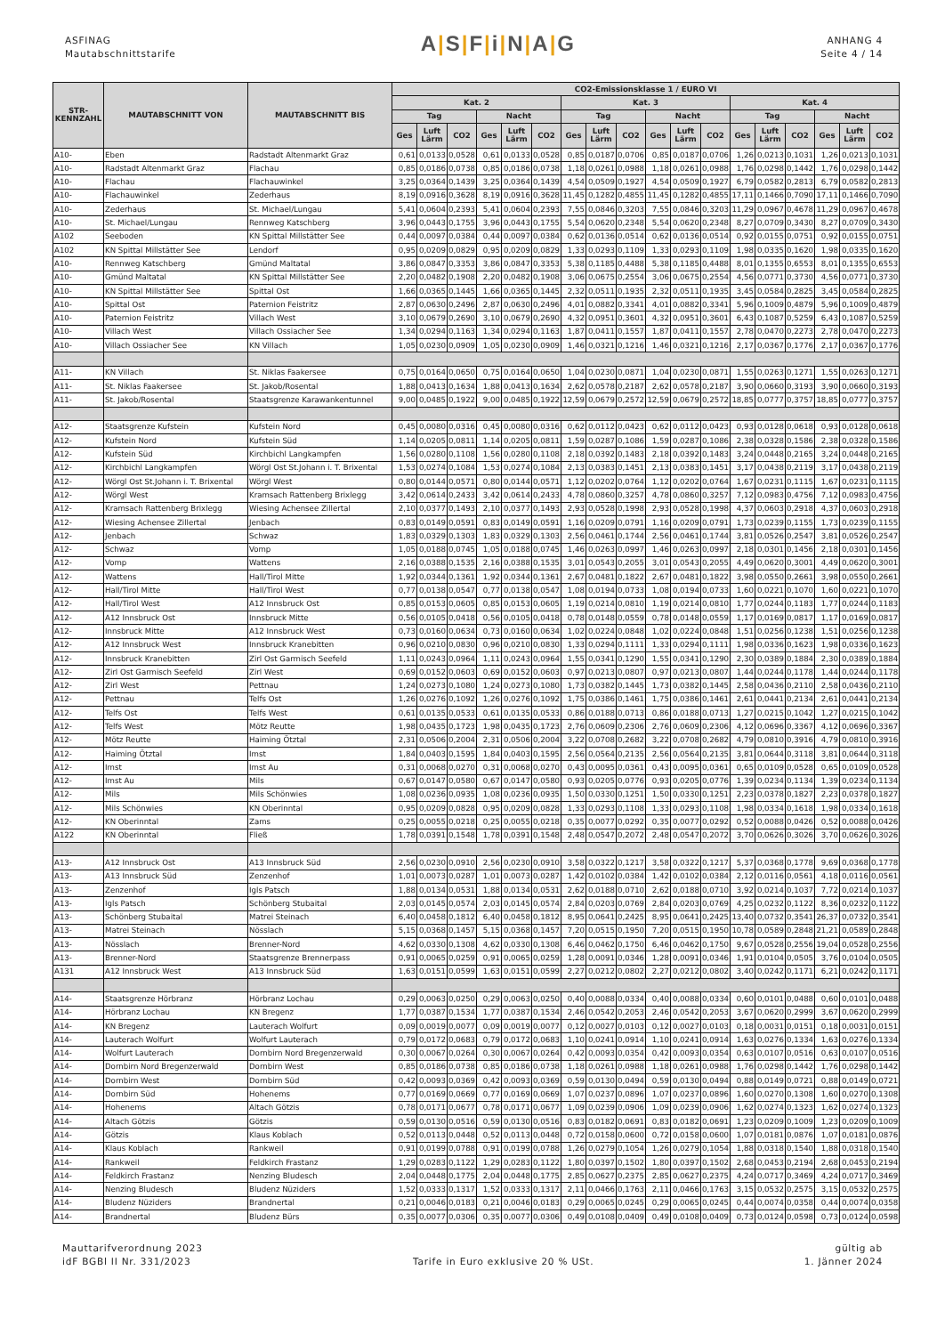ASFINAG
Mautabschnittstarife
A|S|F|i|N|A|G
ANHANG 4
Seite 4 / 14
| STR- KENNZAHL | MAUTABSCHNITT VON | MAUTABSCHNITT BIS | CO2-Emissionsklasse 1 / EURO VI | | | | | | | | | | | | | | | | | |
| --- | --- | --- | --- | --- | --- | --- | --- | --- | --- | --- | --- | --- | --- | --- | --- | --- | --- | --- | --- | --- |
| | | | Kat. 2 | | | | | | Kat. 3 | | | | | | Kat. 4 | | | | | |
| | | | Tag | | | Nacht | | | Tag | | | Nacht | | | Tag | | | Nacht | | |
| | | | Ges | Luft Lärm | CO2 | Ges | Luft Lärm | CO2 | Ges | Luft Lärm | CO2 | Ges | Luft Lärm | CO2 | Ges | Luft Lärm | CO2 | Ges | Luft Lärm | CO2 |
| A10- | Eben | Radstadt Altenmarkt Graz | 0,61 | 0,0133 | 0,0528 | 0,61 | 0,0133 | 0,0528 | 0,85 | 0,0187 | 0,0706 | 0,85 | 0,0187 | 0,0706 | 1,26 | 0,0213 | 0,1031 | 1,26 | 0,0213 | 0,1031 |
| A10- | Radstadt Altenmarkt Graz | Flachau | 0,85 | 0,0186 | 0,0738 | 0,85 | 0,0186 | 0,0738 | 1,18 | 0,0261 | 0,0988 | 1,18 | 0,0261 | 0,0988 | 1,76 | 0,0298 | 0,1442 | 1,76 | 0,0298 | 0,1442 |
| A10- | Flachau | Flachauwinkel | 3,25 | 0,0364 | 0,1439 | 3,25 | 0,0364 | 0,1439 | 4,54 | 0,0509 | 0,1927 | 4,54 | 0,0509 | 0,1927 | 6,79 | 0,0582 | 0,2813 | 6,79 | 0,0582 | 0,2813 |
| A10- | Flachauwinkel | Zederhaus | 8,19 | 0,0916 | 0,3628 | 8,19 | 0,0916 | 0,3628 | 11,45 | 0,1282 | 0,4855 | 11,45 | 0,1282 | 0,4855 | 17,11 | 0,1466 | 0,7090 | 17,11 | 0,1466 | 0,7090 |
| A10- | Zederhaus | St. Michael/Lungau | 5,41 | 0,0604 | 0,2393 | 5,41 | 0,0604 | 0,2393 | 7,55 | 0,0846 | 0,3203 | 7,55 | 0,0846 | 0,3203 | 11,29 | 0,0967 | 0,4678 | 11,29 | 0,0967 | 0,4678 |
| A10- | St. Michael/Lungau | Rennweg Katschberg | 3,96 | 0,0443 | 0,1755 | 3,96 | 0,0443 | 0,1755 | 5,54 | 0,0620 | 0,2348 | 5,54 | 0,0620 | 0,2348 | 8,27 | 0,0709 | 0,3430 | 8,27 | 0,0709 | 0,3430 |
| A102 | Seeboden | KN Spittal Millstätter See | 0,44 | 0,0097 | 0,0384 | 0,44 | 0,0097 | 0,0384 | 0,62 | 0,0136 | 0,0514 | 0,62 | 0,0136 | 0,0514 | 0,92 | 0,0155 | 0,0751 | 0,92 | 0,0155 | 0,0751 |
| A102 | KN Spittal Millstätter See | Lendorf | 0,95 | 0,0209 | 0,0829 | 0,95 | 0,0209 | 0,0829 | 1,33 | 0,0293 | 0,1109 | 1,33 | 0,0293 | 0,1109 | 1,98 | 0,0335 | 0,1620 | 1,98 | 0,0335 | 0,1620 |
| A10- | Rennweg Katschberg | Gmünd Maltatal | 3,86 | 0,0847 | 0,3353 | 3,86 | 0,0847 | 0,3353 | 5,38 | 0,1185 | 0,4488 | 5,38 | 0,1185 | 0,4488 | 8,01 | 0,1355 | 0,6553 | 8,01 | 0,1355 | 0,6553 |
| A10- | Gmünd Maltatal | KN Spittal Millstätter See | 2,20 | 0,0482 | 0,1908 | 2,20 | 0,0482 | 0,1908 | 3,06 | 0,0675 | 0,2554 | 3,06 | 0,0675 | 0,2554 | 4,56 | 0,0771 | 0,3730 | 4,56 | 0,0771 | 0,3730 |
| A10- | KN Spittal Millstätter See | Spittal Ost | 1,66 | 0,0365 | 0,1445 | 1,66 | 0,0365 | 0,1445 | 2,32 | 0,0511 | 0,1935 | 2,32 | 0,0511 | 0,1935 | 3,45 | 0,0584 | 0,2825 | 3,45 | 0,0584 | 0,2825 |
| A10- | Spittal Ost | Paternion Feistritz | 2,87 | 0,0630 | 0,2496 | 2,87 | 0,0630 | 0,2496 | 4,01 | 0,0882 | 0,3341 | 4,01 | 0,0882 | 0,3341 | 5,96 | 0,1009 | 0,4879 | 5,96 | 0,1009 | 0,4879 |
| A10- | Paternion Feistritz | Villach West | 3,10 | 0,0679 | 0,2690 | 3,10 | 0,0679 | 0,2690 | 4,32 | 0,0951 | 0,3601 | 4,32 | 0,0951 | 0,3601 | 6,43 | 0,1087 | 0,5259 | 6,43 | 0,1087 | 0,5259 |
| A10- | Villach West | Villach Ossiacher See | 1,34 | 0,0294 | 0,1163 | 1,34 | 0,0294 | 0,1163 | 1,87 | 0,0411 | 0,1557 | 1,87 | 0,0411 | 0,1557 | 2,78 | 0,0470 | 0,2273 | 2,78 | 0,0470 | 0,2273 |
| A10- | Villach Ossiacher See | KN Villach | 1,05 | 0,0230 | 0,0909 | 1,05 | 0,0230 | 0,0909 | 1,46 | 0,0321 | 0,1216 | 1,46 | 0,0321 | 0,1216 | 2,17 | 0,0367 | 0,1776 | 2,17 | 0,0367 | 0,1776 |
| A11- | KN Villach | St. Niklas Faakersee | 0,75 | 0,0164 | 0,0650 | 0,75 | 0,0164 | 0,0650 | 1,04 | 0,0230 | 0,0871 | 1,04 | 0,0230 | 0,0871 | 1,55 | 0,0263 | 0,1271 | 1,55 | 0,0263 | 0,1271 |
| A11- | St. Niklas Faakersee | St. Jakob/Rosental | 1,88 | 0,0413 | 0,1634 | 1,88 | 0,0413 | 0,1634 | 2,62 | 0,0578 | 0,2187 | 2,62 | 0,0578 | 0,2187 | 3,90 | 0,0660 | 0,3193 | 3,90 | 0,0660 | 0,3193 |
| A11- | St. Jakob/Rosental | Staatsgrenze Karawankentunnel | 9,00 | 0,0485 | 0,1922 | 9,00 | 0,0485 | 0,1922 | 12,59 | 0,0679 | 0,2572 | 12,59 | 0,0679 | 0,2572 | 18,85 | 0,0777 | 0,3757 | 18,85 | 0,0777 | 0,3757 |
| A12- | Staatsgrenze Kufstein | Kufstein Nord | 0,45 | 0,0080 | 0,0316 | 0,45 | 0,0080 | 0,0316 | 0,62 | 0,0112 | 0,0423 | 0,62 | 0,0112 | 0,0423 | 0,93 | 0,0128 | 0,0618 | 0,93 | 0,0128 | 0,0618 |
| A12- | Kufstein Nord | Kufstein Süd | 1,14 | 0,0205 | 0,0811 | 1,14 | 0,0205 | 0,0811 | 1,59 | 0,0287 | 0,1086 | 1,59 | 0,0287 | 0,1086 | 2,38 | 0,0328 | 0,1586 | 2,38 | 0,0328 | 0,1586 |
| A12- | Kufstein Süd | Kirchbichl Langkampfen | 1,56 | 0,0280 | 0,1108 | 1,56 | 0,0280 | 0,1108 | 2,18 | 0,0392 | 0,1483 | 2,18 | 0,0392 | 0,1483 | 3,24 | 0,0448 | 0,2165 | 3,24 | 0,0448 | 0,2165 |
| A12- | Kirchbichl Langkampfen | Wörgl Ost St.Johann i. T. Brixental | 1,53 | 0,0274 | 0,1084 | 1,53 | 0,0274 | 0,1084 | 2,13 | 0,0383 | 0,1451 | 2,13 | 0,0383 | 0,1451 | 3,17 | 0,0438 | 0,2119 | 3,17 | 0,0438 | 0,2119 |
| A12- | Wörgl Ost St.Johann i. T. Brixental | Wörgl West | 0,80 | 0,0144 | 0,0571 | 0,80 | 0,0144 | 0,0571 | 1,12 | 0,0202 | 0,0764 | 1,12 | 0,0202 | 0,0764 | 1,67 | 0,0231 | 0,1115 | 1,67 | 0,0231 | 0,1115 |
| A12- | Wörgl West | Kramsach Rattenberg Brixlegg | 3,42 | 0,0614 | 0,2433 | 3,42 | 0,0614 | 0,2433 | 4,78 | 0,0860 | 0,3257 | 4,78 | 0,0860 | 0,3257 | 7,12 | 0,0983 | 0,4756 | 7,12 | 0,0983 | 0,4756 |
| A12- | Kramsach Rattenberg Brixlegg | Wiesing Achensee Zillertal | 2,10 | 0,0377 | 0,1493 | 2,10 | 0,0377 | 0,1493 | 2,93 | 0,0528 | 0,1998 | 2,93 | 0,0528 | 0,1998 | 4,37 | 0,0603 | 0,2918 | 4,37 | 0,0603 | 0,2918 |
| A12- | Wiesing Achensee Zillertal | Jenbach | 0,83 | 0,0149 | 0,0591 | 0,83 | 0,0149 | 0,0591 | 1,16 | 0,0209 | 0,0791 | 1,16 | 0,0209 | 0,0791 | 1,73 | 0,0239 | 0,1155 | 1,73 | 0,0239 | 0,1155 |
| A12- | Jenbach | Schwaz | 1,83 | 0,0329 | 0,1303 | 1,83 | 0,0329 | 0,1303 | 2,56 | 0,0461 | 0,1744 | 2,56 | 0,0461 | 0,1744 | 3,81 | 0,0526 | 0,2547 | 3,81 | 0,0526 | 0,2547 |
| A12- | Schwaz | Vomp | 1,05 | 0,0188 | 0,0745 | 1,05 | 0,0188 | 0,0745 | 1,46 | 0,0263 | 0,0997 | 1,46 | 0,0263 | 0,0997 | 2,18 | 0,0301 | 0,1456 | 2,18 | 0,0301 | 0,1456 |
| A12- | Vomp | Wattens | 2,16 | 0,0388 | 0,1535 | 2,16 | 0,0388 | 0,1535 | 3,01 | 0,0543 | 0,2055 | 3,01 | 0,0543 | 0,2055 | 4,49 | 0,0620 | 0,3001 | 4,49 | 0,0620 | 0,3001 |
| A12- | Wattens | Hall/Tirol Mitte | 1,92 | 0,0344 | 0,1361 | 1,92 | 0,0344 | 0,1361 | 2,67 | 0,0481 | 0,1822 | 2,67 | 0,0481 | 0,1822 | 3,98 | 0,0550 | 0,2661 | 3,98 | 0,0550 | 0,2661 |
| A12- | Hall/Tirol Mitte | Hall/Tirol West | 0,77 | 0,0138 | 0,0547 | 0,77 | 0,0138 | 0,0547 | 1,08 | 0,0194 | 0,0733 | 1,08 | 0,0194 | 0,0733 | 1,60 | 0,0221 | 0,1070 | 1,60 | 0,0221 | 0,1070 |
| A12- | Hall/Tirol West | A12 Innsbruck Ost | 0,85 | 0,0153 | 0,0605 | 0,85 | 0,0153 | 0,0605 | 1,19 | 0,0214 | 0,0810 | 1,19 | 0,0214 | 0,0810 | 1,77 | 0,0244 | 0,1183 | 1,77 | 0,0244 | 0,1183 |
| A12- | A12 Innsbruck Ost | Innsbruck Mitte | 0,56 | 0,0105 | 0,0418 | 0,56 | 0,0105 | 0,0418 | 0,78 | 0,0148 | 0,0559 | 0,78 | 0,0148 | 0,0559 | 1,17 | 0,0169 | 0,0817 | 1,17 | 0,0169 | 0,0817 |
| A12- | Innsbruck Mitte | A12 Innsbruck West | 0,73 | 0,0160 | 0,0634 | 0,73 | 0,0160 | 0,0634 | 1,02 | 0,0224 | 0,0848 | 1,02 | 0,0224 | 0,0848 | 1,51 | 0,0256 | 0,1238 | 1,51 | 0,0256 | 0,1238 |
| A12- | A12 Innsbruck West | Innsbruck Kranebitten | 0,96 | 0,0210 | 0,0830 | 0,96 | 0,0210 | 0,0830 | 1,33 | 0,0294 | 0,1111 | 1,33 | 0,0294 | 0,1111 | 1,98 | 0,0336 | 0,1623 | 1,98 | 0,0336 | 0,1623 |
| A12- | Innsbruck Kranebitten | Zirl Ost Garmisch Seefeld | 1,11 | 0,0243 | 0,0964 | 1,11 | 0,0243 | 0,0964 | 1,55 | 0,0341 | 0,1290 | 1,55 | 0,0341 | 0,1290 | 2,30 | 0,0389 | 0,1884 | 2,30 | 0,0389 | 0,1884 |
| A12- | Zirl Ost Garmisch Seefeld | Zirl West | 0,69 | 0,0152 | 0,0603 | 0,69 | 0,0152 | 0,0603 | 0,97 | 0,0213 | 0,0807 | 0,97 | 0,0213 | 0,0807 | 1,44 | 0,0244 | 0,1178 | 1,44 | 0,0244 | 0,1178 |
| A12- | Zirl West | Pettnau | 1,24 | 0,0273 | 0,1080 | 1,24 | 0,0273 | 0,1080 | 1,73 | 0,0382 | 0,1445 | 1,73 | 0,0382 | 0,1445 | 2,58 | 0,0436 | 0,2110 | 2,58 | 0,0436 | 0,2110 |
| A12- | Pettnau | Telfs Ost | 1,26 | 0,0276 | 0,1092 | 1,26 | 0,0276 | 0,1092 | 1,75 | 0,0386 | 0,1461 | 1,75 | 0,0386 | 0,1461 | 2,61 | 0,0441 | 0,2134 | 2,61 | 0,0441 | 0,2134 |
| A12- | Telfs Ost | Telfs West | 0,61 | 0,0135 | 0,0533 | 0,61 | 0,0135 | 0,0533 | 0,86 | 0,0188 | 0,0713 | 0,86 | 0,0188 | 0,0713 | 1,27 | 0,0215 | 0,1042 | 1,27 | 0,0215 | 0,1042 |
| A12- | Telfs West | Mötz Reutte | 1,98 | 0,0435 | 0,1723 | 1,98 | 0,0435 | 0,1723 | 2,76 | 0,0609 | 0,2306 | 2,76 | 0,0609 | 0,2306 | 4,12 | 0,0696 | 0,3367 | 4,12 | 0,0696 | 0,3367 |
| A12- | Mötz Reutte | Haiming Ötztal | 2,31 | 0,0506 | 0,2004 | 2,31 | 0,0506 | 0,2004 | 3,22 | 0,0708 | 0,2682 | 3,22 | 0,0708 | 0,2682 | 4,79 | 0,0810 | 0,3916 | 4,79 | 0,0810 | 0,3916 |
| A12- | Haiming Ötztal | Imst | 1,84 | 0,0403 | 0,1595 | 1,84 | 0,0403 | 0,1595 | 2,56 | 0,0564 | 0,2135 | 2,56 | 0,0564 | 0,2135 | 3,81 | 0,0644 | 0,3118 | 3,81 | 0,0644 | 0,3118 |
| A12- | Imst | Imst Au | 0,31 | 0,0068 | 0,0270 | 0,31 | 0,0068 | 0,0270 | 0,43 | 0,0095 | 0,0361 | 0,43 | 0,0095 | 0,0361 | 0,65 | 0,0109 | 0,0528 | 0,65 | 0,0109 | 0,0528 |
| A12- | Imst Au | Mils | 0,67 | 0,0147 | 0,0580 | 0,67 | 0,0147 | 0,0580 | 0,93 | 0,0205 | 0,0776 | 0,93 | 0,0205 | 0,0776 | 1,39 | 0,0234 | 0,1134 | 1,39 | 0,0234 | 0,1134 |
| A12- | Mils | Mils Schönwies | 1,08 | 0,0236 | 0,0935 | 1,08 | 0,0236 | 0,0935 | 1,50 | 0,0330 | 0,1251 | 1,50 | 0,0330 | 0,1251 | 2,23 | 0,0378 | 0,1827 | 2,23 | 0,0378 | 0,1827 |
| A12- | Mils Schönwies | KN Oberinntal | 0,95 | 0,0209 | 0,0828 | 0,95 | 0,0209 | 0,0828 | 1,33 | 0,0293 | 0,1108 | 1,33 | 0,0293 | 0,1108 | 1,98 | 0,0334 | 0,1618 | 1,98 | 0,0334 | 0,1618 |
| A12- | KN Oberinntal | Zams | 0,25 | 0,0055 | 0,0218 | 0,25 | 0,0055 | 0,0218 | 0,35 | 0,0077 | 0,0292 | 0,35 | 0,0077 | 0,0292 | 0,52 | 0,0088 | 0,0426 | 0,52 | 0,0088 | 0,0426 |
| A122 | KN Oberinntal | Fließ | 1,78 | 0,0391 | 0,1548 | 1,78 | 0,0391 | 0,1548 | 2,48 | 0,0547 | 0,2072 | 2,48 | 0,0547 | 0,2072 | 3,70 | 0,0626 | 0,3026 | 3,70 | 0,0626 | 0,3026 |
| A13- | A12 Innsbruck Ost | A13 Innsbruck Süd | 2,56 | 0,0230 | 0,0910 | 2,56 | 0,0230 | 0,0910 | 3,58 | 0,0322 | 0,1217 | 3,58 | 0,0322 | 0,1217 | 5,37 | 0,0368 | 0,1778 | 9,69 | 0,0368 | 0,1778 |
| A13- | A13 Innsbruck Süd | Zenzenhof | 1,01 | 0,0073 | 0,0287 | 1,01 | 0,0073 | 0,0287 | 1,42 | 0,0102 | 0,0384 | 1,42 | 0,0102 | 0,0384 | 2,12 | 0,0116 | 0,0561 | 4,18 | 0,0116 | 0,0561 |
| A13- | Zenzenhof | Igls Patsch | 1,88 | 0,0134 | 0,0531 | 1,88 | 0,0134 | 0,0531 | 2,62 | 0,0188 | 0,0710 | 2,62 | 0,0188 | 0,0710 | 3,92 | 0,0214 | 0,1037 | 7,72 | 0,0214 | 0,1037 |
| A13- | Igls Patsch | Schönberg Stubaital | 2,03 | 0,0145 | 0,0574 | 2,03 | 0,0145 | 0,0574 | 2,84 | 0,0203 | 0,0769 | 2,84 | 0,0203 | 0,0769 | 4,25 | 0,0232 | 0,1122 | 8,36 | 0,0232 | 0,1122 |
| A13- | Schönberg Stubaital | Matrei Steinach | 6,40 | 0,0458 | 0,1812 | 6,40 | 0,0458 | 0,1812 | 8,95 | 0,0641 | 0,2425 | 8,95 | 0,0641 | 0,2425 | 13,40 | 0,0732 | 0,3541 | 26,37 | 0,0732 | 0,3541 |
| A13- | Matrei Steinach | Nösslach | 5,15 | 0,0368 | 0,1457 | 5,15 | 0,0368 | 0,1457 | 7,20 | 0,0515 | 0,1950 | 7,20 | 0,0515 | 0,1950 | 10,78 | 0,0589 | 0,2848 | 21,21 | 0,0589 | 0,2848 |
| A13- | Nösslach | Brenner-Nord | 4,62 | 0,0330 | 0,1308 | 4,62 | 0,0330 | 0,1308 | 6,46 | 0,0462 | 0,1750 | 6,46 | 0,0462 | 0,1750 | 9,67 | 0,0528 | 0,2556 | 19,04 | 0,0528 | 0,2556 |
| A13- | Brenner-Nord | Staatsgrenze Brennerpass | 0,91 | 0,0065 | 0,0259 | 0,91 | 0,0065 | 0,0259 | 1,28 | 0,0091 | 0,0346 | 1,28 | 0,0091 | 0,0346 | 1,91 | 0,0104 | 0,0505 | 3,76 | 0,0104 | 0,0505 |
| A131 | A12 Innsbruck West | A13 Innsbruck Süd | 1,63 | 0,0151 | 0,0599 | 1,63 | 0,0151 | 0,0599 | 2,27 | 0,0212 | 0,0802 | 2,27 | 0,0212 | 0,0802 | 3,40 | 0,0242 | 0,1171 | 6,21 | 0,0242 | 0,1171 |
| A14- | Staatsgrenze Hörbranz | Hörbranz Lochau | 0,29 | 0,0063 | 0,0250 | 0,29 | 0,0063 | 0,0250 | 0,40 | 0,0088 | 0,0334 | 0,40 | 0,0088 | 0,0334 | 0,60 | 0,0101 | 0,0488 | 0,60 | 0,0101 | 0,0488 |
| A14- | Hörbranz Lochau | KN Bregenz | 1,77 | 0,0387 | 0,1534 | 1,77 | 0,0387 | 0,1534 | 2,46 | 0,0542 | 0,2053 | 2,46 | 0,0542 | 0,2053 | 3,67 | 0,0620 | 0,2999 | 3,67 | 0,0620 | 0,2999 |
| A14- | KN Bregenz | Lauterach Wolfurt | 0,09 | 0,0019 | 0,0077 | 0,09 | 0,0019 | 0,0077 | 0,12 | 0,0027 | 0,0103 | 0,12 | 0,0027 | 0,0103 | 0,18 | 0,0031 | 0,0151 | 0,18 | 0,0031 | 0,0151 |
| A14- | Lauterach Wolfurt | Wolfurt Lauterach | 0,79 | 0,0172 | 0,0683 | 0,79 | 0,0172 | 0,0683 | 1,10 | 0,0241 | 0,0914 | 1,10 | 0,0241 | 0,0914 | 1,63 | 0,0276 | 0,1334 | 1,63 | 0,0276 | 0,1334 |
| A14- | Wolfurt Lauterach | Dornbirn Nord Bregenzerwald | 0,30 | 0,0067 | 0,0264 | 0,30 | 0,0067 | 0,0264 | 0,42 | 0,0093 | 0,0354 | 0,42 | 0,0093 | 0,0354 | 0,63 | 0,0107 | 0,0516 | 0,63 | 0,0107 | 0,0516 |
| A14- | Dornbirn Nord Bregenzerwald | Dornbirn West | 0,85 | 0,0186 | 0,0738 | 0,85 | 0,0186 | 0,0738 | 1,18 | 0,0261 | 0,0988 | 1,18 | 0,0261 | 0,0988 | 1,76 | 0,0298 | 0,1442 | 1,76 | 0,0298 | 0,1442 |
| A14- | Dornbirn West | Dornbirn Süd | 0,42 | 0,0093 | 0,0369 | 0,42 | 0,0093 | 0,0369 | 0,59 | 0,0130 | 0,0494 | 0,59 | 0,0130 | 0,0494 | 0,88 | 0,0149 | 0,0721 | 0,88 | 0,0149 | 0,0721 |
| A14- | Dornbirn Süd | Hohenems | 0,77 | 0,0169 | 0,0669 | 0,77 | 0,0169 | 0,0669 | 1,07 | 0,0237 | 0,0896 | 1,07 | 0,0237 | 0,0896 | 1,60 | 0,0270 | 0,1308 | 1,60 | 0,0270 | 0,1308 |
| A14- | Hohenems | Altach Götzis | 0,78 | 0,0171 | 0,0677 | 0,78 | 0,0171 | 0,0677 | 1,09 | 0,0239 | 0,0906 | 1,09 | 0,0239 | 0,0906 | 1,62 | 0,0274 | 0,1323 | 1,62 | 0,0274 | 0,1323 |
| A14- | Altach Götzis | Götzis | 0,59 | 0,0130 | 0,0516 | 0,59 | 0,0130 | 0,0516 | 0,83 | 0,0182 | 0,0691 | 0,83 | 0,0182 | 0,0691 | 1,23 | 0,0209 | 0,1009 | 1,23 | 0,0209 | 0,1009 |
| A14- | Götzis | Klaus Koblach | 0,52 | 0,0113 | 0,0448 | 0,52 | 0,0113 | 0,0448 | 0,72 | 0,0158 | 0,0600 | 0,72 | 0,0158 | 0,0600 | 1,07 | 0,0181 | 0,0876 | 1,07 | 0,0181 | 0,0876 |
| A14- | Klaus Koblach | Rankweil | 0,91 | 0,0199 | 0,0788 | 0,91 | 0,0199 | 0,0788 | 1,26 | 0,0279 | 0,1054 | 1,26 | 0,0279 | 0,1054 | 1,88 | 0,0318 | 0,1540 | 1,88 | 0,0318 | 0,1540 |
| A14- | Rankweil | Feldkirch Frastanz | 1,29 | 0,0283 | 0,1122 | 1,29 | 0,0283 | 0,1122 | 1,80 | 0,0397 | 0,1502 | 1,80 | 0,0397 | 0,1502 | 2,68 | 0,0453 | 0,2194 | 2,68 | 0,0453 | 0,2194 |
| A14- | Feldkirch Frastanz | Nenzing Bludesch | 2,04 | 0,0448 | 0,1775 | 2,04 | 0,0448 | 0,1775 | 2,85 | 0,0627 | 0,2375 | 2,85 | 0,0627 | 0,2375 | 4,24 | 0,0717 | 0,3469 | 4,24 | 0,0717 | 0,3469 |
| A14- | Nenzing Bludesch | Bludenz Nüziders | 1,52 | 0,0333 | 0,1317 | 1,52 | 0,0333 | 0,1317 | 2,11 | 0,0466 | 0,1763 | 2,11 | 0,0466 | 0,1763 | 3,15 | 0,0532 | 0,2575 | 3,15 | 0,0532 | 0,2575 |
| A14- | Bludenz Nüziders | Brandnertal | 0,21 | 0,0046 | 0,0183 | 0,21 | 0,0046 | 0,0183 | 0,29 | 0,0065 | 0,0245 | 0,29 | 0,0065 | 0,0245 | 0,44 | 0,0074 | 0,0358 | 0,44 | 0,0074 | 0,0358 |
| A14- | Brandnertal | Bludenz Bürs | 0,35 | 0,0077 | 0,0306 | 0,35 | 0,0077 | 0,0306 | 0,49 | 0,0108 | 0,0409 | 0,49 | 0,0108 | 0,0409 | 0,73 | 0,0124 | 0,0598 | 0,73 | 0,0124 | 0,0598 |
Mauttarifverordnung 2023
idF BGBl II Nr. 331/2023
Tarife in Euro exklusive 20 % USt.
gültig ab
1. Jänner 2024